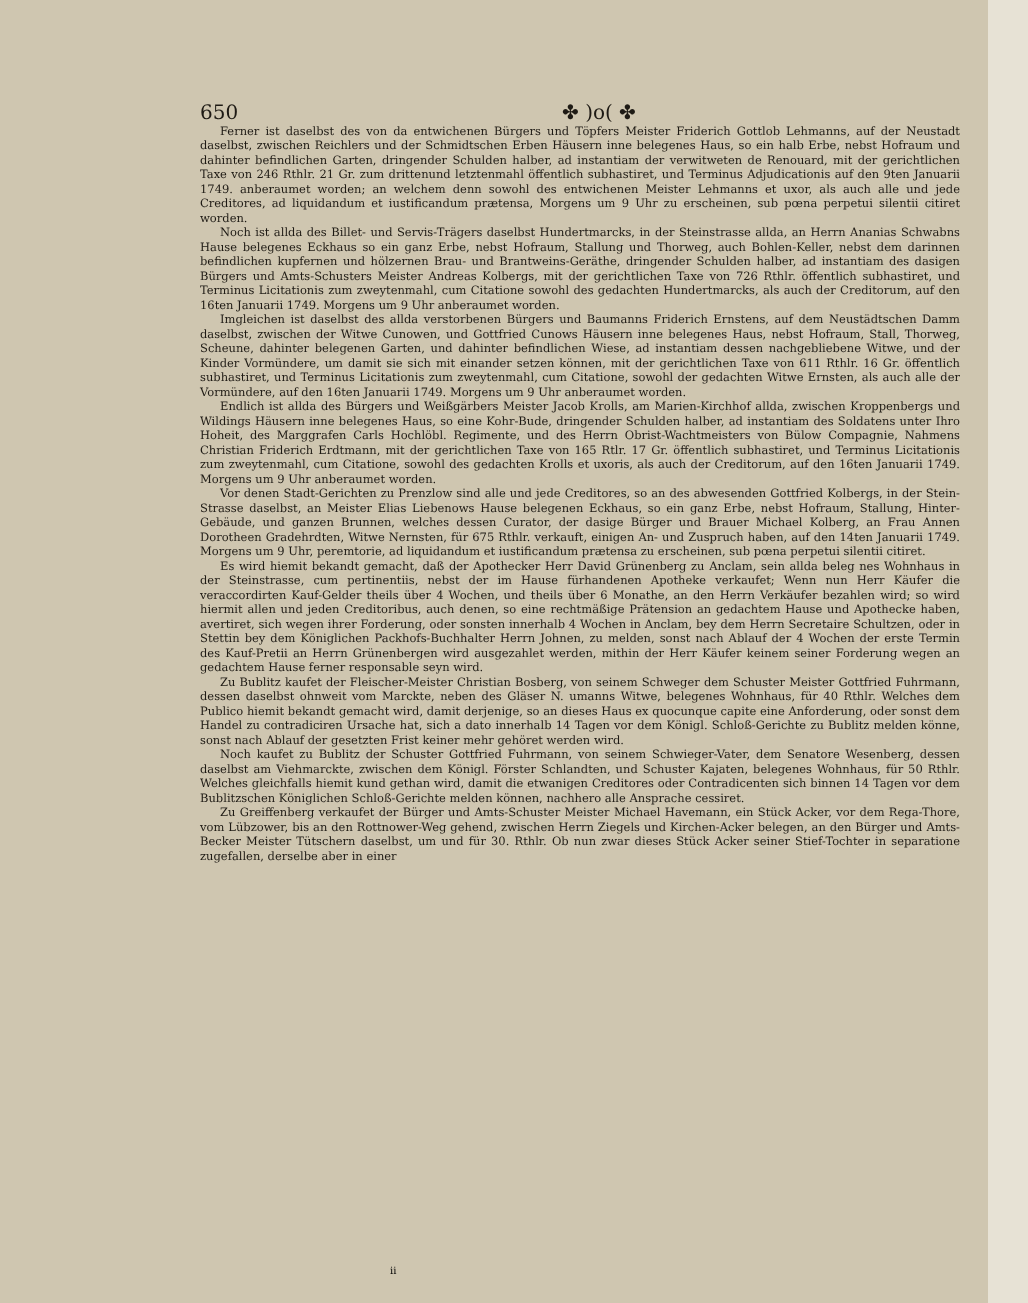650 ✤ )o( ✤
Ferner ist daselbst des von da entwichenen Bürgers und Töpfers Meister Friderich Gottlob Lehmanns, auf der Neustadt daselbst, zwischen Reichlers und der Schmidtschen Erben Häusern inne belegenes Haus, so ein halb Erbe, nebst Hofraum und dahinter befindlichen Garten, dringender Schulden halber, ad instantiam der verwitweten de Renouard, mit der gerichtlichen Taxe von 246 Rthlr. 21 Gr. zum drittenund letztenmahl öffentlich subhastiret, und Terminus Adjudicationis auf den 9ten Januarii 1749. anberaumet worden; an welchem denn sowohl des entwichenen Meister Lehmanns et uxor, als auch alle und jede Creditores, ad liquidandum et iustificandum prætensa, Morgens um 9 Uhr zu erscheinen, sub pœna perpetui silentii citiret worden.
Noch ist allda des Billet- und Servis-Trägers daselbst Hundertmarcks, in der Steinstrasse allda, an Herrn Ananias Schwabns Hause belegenes Eckhaus so ein ganz Erbe, nebst Hofraum, Stallung und Thorweg, auch Bohlen-Keller, nebst dem darinnen befindlichen kupfernen und hölzernen Brau- und Brantweins-Geräthe, dringender Schulden halber, ad instantiam des dasigen Bürgers und Amts-Schusters Meister Andreas Kolbergs, mit der gerichtlichen Taxe von 726 Rthlr. öffentlich subhastiret, und Terminus Licitationis zum zweytenmahl, cum Citatione sowohl des gedachten Hundertmarcks, als auch der Creditorum, auf den 16ten Januarii 1749. Morgens um 9 Uhr anberaumet worden.
Imgleichen ist daselbst des allda verstorbenen Bürgers und Baumanns Friderich Ernstens, auf dem Neustädtschen Damm daselbst, zwischen der Witwe Cunowen, und Gottfried Cunows Häusern inne belegenes Haus, nebst Hofraum, Stall, Thorweg, Scheune, dahinter belegenen Garten, und dahinter befindlichen Wiese, ad instantiam dessen nachgebliebene Witwe, und der Kinder Vormündere, um damit sie sich mit einander setzen können, mit der gerichtlichen Taxe von 611 Rthlr. 16 Gr. öffentlich subhastiret, und Terminus Licitationis zum zweytenmahl, cum Citatione, sowohl der gedachten Witwe Ernsten, als auch alle der Vormündere, auf den 16ten Januarii 1749. Morgens um 9 Uhr anberaumet worden.
Endlich ist allda des Bürgers und Weißgärbers Meister Jacob Krolls, am Marien-Kirchhof allda, zwischen Kroppenbergs und Wildings Häusern inne belegenes Haus, so eine Kohr-Bude, dringender Schulden halber, ad instantiam des Soldatens unter Ihro Hoheit, des Marggrafen Carls Hochlöbl. Regimente, und des Herrn Obrist-Wachtmeisters von Bülow Compagnie, Nahmens Christian Friderich Erdtmann, mit der gerichtlichen Taxe von 165 Rtlr. 17 Gr. öffentlich subhastiret, und Terminus Licitationis zum zweytenmahl, cum Citatione, sowohl des gedachten Krolls et uxoris, als auch der Creditorum, auf den 16ten Januarii 1749. Morgens um 9 Uhr anberaumet worden.
Vor denen Stadt-Gerichten zu Prenzlow sind alle und jede Creditores, so an des abwesenden Gottfried Kolbergs, in der Stein-Strasse daselbst, an Meister Elias Liebenows Hause belegenen Eckhaus, so ein ganz Erbe, nebst Hofraum, Stallung, Hinter-Gebäude, und ganzen Brunnen, welches dessen Curator, der dasige Bürger und Brauer Michael Kolberg, an Frau Annen Dorotheen Gradehrdten, Witwe Nernsten, für 675 Rthlr. verkauft, einigen An- und Zuspruch haben, auf den 14ten Januarii 1749. Morgens um 9 Uhr, peremtorie, ad liquidandum et iustificandum prætensa zu erscheinen, sub pœna perpetui silentii citiret.
Es wird hiemit bekandt gemacht, daß der Apothecker Herr David Grünenberg zu Anclam, sein allda beleg nes Wohnhaus in der Steinstrasse, cum pertinentiis, nebst der im Hause fürhandenen Apotheke verkaufet; Wenn nun Herr Käufer die veraccordirten Kauf-Gelder theils über 4 Wochen, und theils über 6 Monathe, an den Herrn Verkäufer bezahlen wird; so wird hiermit allen und jeden Creditoribus, auch denen, so eine rechtmäßige Prätension an gedachtem Hause und Apothecke haben, avertiret, sich wegen ihrer Forderung, oder sonsten innerhalb 4 Wochen in Anclam, bey dem Herrn Secretaire Schultzen, oder in Stettin bey dem Königlichen Packhofs-Buchhalter Herrn Johnen, zu melden, sonst nach Ablauf der 4 Wochen der erste Termin des Kauf-Pretii an Herrn Grünenbergen wird ausgezahlet werden, mithin der Herr Käufer keinem seiner Forderung wegen an gedachtem Hause ferner responsable seyn wird.
Zu Bublitz kaufet der Fleischer-Meister Christian Bosberg, von seinem Schweger dem Schuster Meister Gottfried Fuhrmann, dessen daselbst ohnweit vom Marckte, neben des Gläser N. umanns Witwe, belegenes Wohnhaus, für 40 Rthlr. Welches dem Publico hiemit bekandt gemacht wird, damit derjenige, so an dieses Haus ex quocunque capite eine Anforderung, oder sonst dem Handel zu contradiciren Ursache hat, sich a dato innerhalb 14 Tagen vor dem Königl. Schloß-Gerichte zu Bublitz melden könne, sonst nach Ablauf der gesetzten Frist keiner mehr gehöret werden wird.
Noch kaufet zu Bublitz der Schuster Gottfried Fuhrmann, von seinem Schwieger-Vater, dem Senatore Wesenberg, dessen daselbst am Viehmarckte, zwischen dem Königl. Förster Schlandten, und Schuster Kajaten, belegenes Wohnhaus, für 50 Rthlr. Welches gleichfalls hiemit kund gethan wird, damit die etwanigen Creditores oder Contradicenten sich binnen 14 Tagen vor dem Bublitzschen Königlichen Schloß-Gerichte melden können, nachhero alle Ansprache cessiret.
Zu Greiffenberg verkaufet der Bürger und Amts-Schuster Meister Michael Havemann, ein Stück Acker, vor dem Rega-Thore, vom Lübzower, bis an den Rottnower-Weg gehend, zwischen Herrn Ziegels und Kirchen-Acker belegen, an den Bürger und Amts-Becker Meister Tütschern daselbst, um und für 30. Rthlr. Ob nun zwar dieses Stück Acker seiner Stief-Tochter in separatione zugefallen, derselbe aber in einer
ii